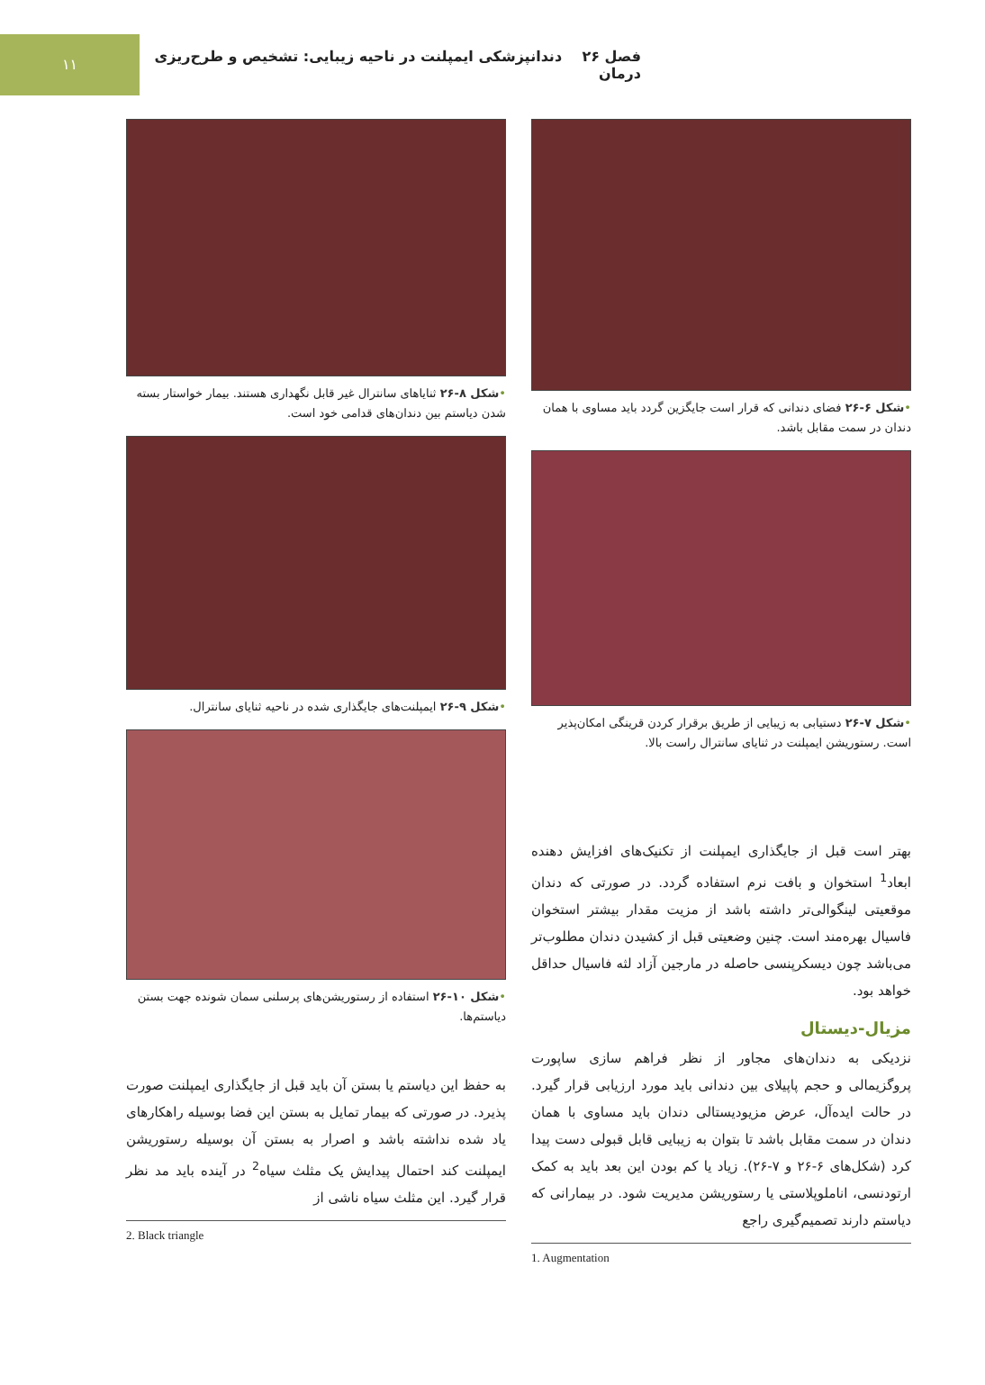۱۱
فصل ۲۶ دندانپزشکی ایمپلنت در ناحیه زیبایی: تشخیص و طرح‌ریزی درمان
•شکل ۶-۲۶ فضای دندانی که قرار است جایگزین گردد باید مساوی با همان دندان در سمت مقابل باشد.
•شکل ۷-۲۶ دستیابی به زیبایی از طریق برقرار کردن قرینگی امکان‌پذیر است. رستوریشن ایمپلنت در ثنایای سانترال راست بالا.
بهتر است قبل از جایگذاری ایمپلنت از تکنیک‌های افزایش دهنده ابعاد<sup>1</sup> استخوان و بافت نرم استفاده گردد. در صورتی که دندان موقعیتی لینگوالی‌تر داشته باشد از مزیت مقدار بیشتر استخوان فاسیال بهره‌مند است. چنین وضعیتی قبل از کشیدن دندان مطلوب‌تر می‌باشد چون دیسکرپنسی حاصله در مارجین آزاد لثه فاسیال حداقل خواهد بود.
مزیال-دیستال
نزدیکی به دندان‌های مجاور از نظر فراهم سازی ساپورت پروگزیمالی و حجم پاپیلای بین دندانی باید مورد ارزیابی قرار گیرد. در حالت ایده‌آل، عرض مزیودیستالی دندان باید مساوی با همان دندان در سمت مقابل باشد تا بتوان به زیبایی قابل قبولی دست پیدا کرد (شکل‌های ۶-۲۶ و ۷-۲۶). زیاد یا کم بودن این بعد باید به کمک ارتودنسی، اناملوپلاستی یا رستوریشن مدیریت شود. در بیمارانی که دیاستم دارند تصمیم‌گیری راجع
1. Augmentation
•شکل ۸-۲۶ ثنایاهای سانترال غیر قابل نگهداری هستند. بیمار خواستار بسته شدن دیاستم بین دندان‌های قدامی خود است.
•شکل ۹-۲۶ ایمپلنت‌های جایگذاری شده در ناحیه ثنایای سانترال.
•شکل ۱۰-۲۶ استفاده از رستوریشن‌های پرسلنی سمان شونده جهت بستن دیاستم‌ها.
به حفظ این دیاستم یا بستن آن باید قبل از جایگذاری ایمپلنت صورت پذیرد. در صورتی که بیمار تمایل به بستن این فضا بوسیله راهکارهای یاد شده نداشته باشد و اصرار به بستن آن بوسیله رستوریشن ایمپلنت کند احتمال پیدایش یک مثلث سیاه<sup>2</sup> در آینده باید مد نظر قرار گیرد. این مثلث سیاه ناشی از
2. Black triangle